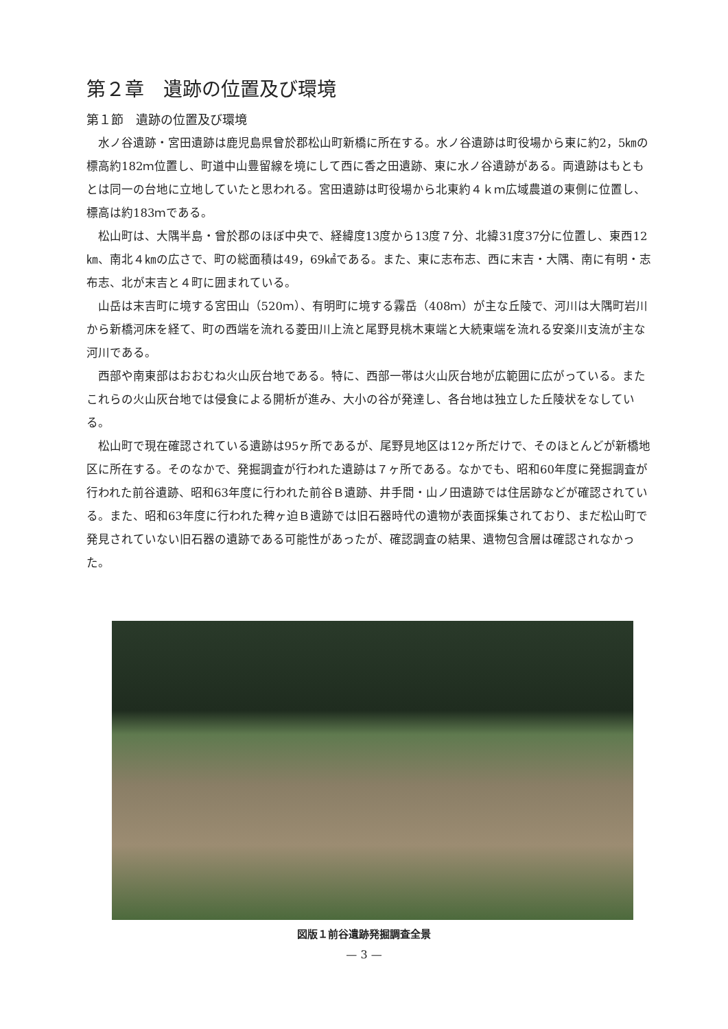第２章　遺跡の位置及び環境
第１節　遺跡の位置及び環境
水ノ谷遺跡・宮田遺跡は鹿児島県曾於郡松山町新橋に所在する。水ノ谷遺跡は町役場から東に約2，5㎞の標高約182ｍ位置し、町道中山豊留線を境にして西に香之田遺跡、東に水ノ谷遺跡がある。両遺跡はもともとは同一の台地に立地していたと思われる。宮田遺跡は町役場から北東約４ｋｍ広域農道の東側に位置し、標高は約183ｍである。
松山町は、大隅半島・曾於郡のほぼ中央で、経緯度13度から13度７分、北緯31度37分に位置し、東西12㎞、南北４㎞の広さで、町の総面積は49，69㎢である。また、東に志布志、西に末吉・大隅、南に有明・志布志、北が末吉と４町に囲まれている。
山岳は末吉町に境する宮田山（520ｍ）、有明町に境する霧岳（408ｍ）が主な丘陵で、河川は大隅町岩川から新橋河床を経て、町の西端を流れる菱田川上流と尾野見桃木東端と大続東端を流れる安楽川支流が主な河川である。
西部や南東部はおおむね火山灰台地である。特に、西部一帯は火山灰台地が広範囲に広がっている。またこれらの火山灰台地では侵食による開析が進み、大小の谷が発達し、各台地は独立した丘陵状をなしている。
松山町で現在確認されている遺跡は95ヶ所であるが、尾野見地区は12ヶ所だけで、そのほとんどが新橋地区に所在する。そのなかで、発掘調査が行われた遺跡は７ヶ所である。なかでも、昭和60年度に発掘調査が行われた前谷遺跡、昭和63年度に行われた前谷Ｂ遺跡、井手間・山ノ田遺跡では住居跡などが確認されている。また、昭和63年度に行われた稗ヶ迫Ｂ遺跡では旧石器時代の遺物が表面採集されており、まだ松山町で発見されていない旧石器の遺跡である可能性があったが、確認調査の結果、遺物包含層は確認されなかった。
図版１前谷遺跡発掘調査全景
— 3 —